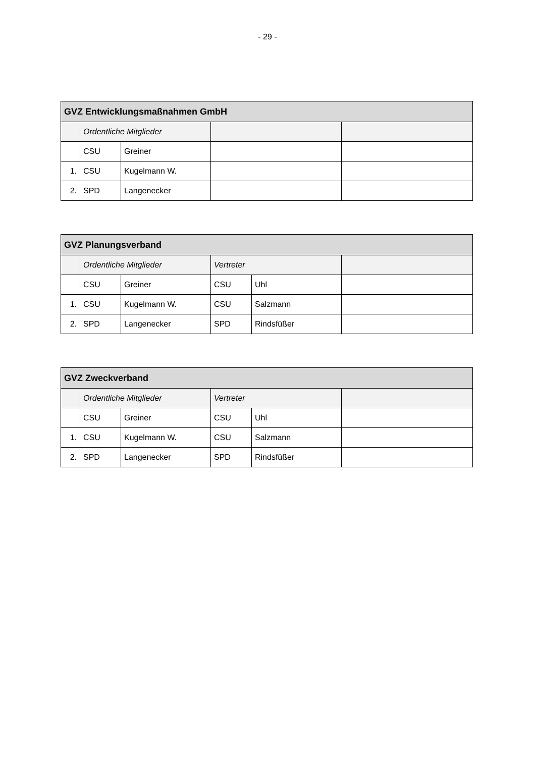- 29 -
| GVZ Entwicklungsmaßnahmen GmbH | | | | |
| --- | --- | --- | --- | --- |
| | Ordentliche Mitglieder | | | |
| | CSU | Greiner | | |
| 1. | CSU | Kugelmann W. | | |
| 2. | SPD | Langenecker | | |
| GVZ Planungsverband | | | | | |
| --- | --- | --- | --- | --- | --- |
| | Ordentliche Mitglieder | | Vertreter | | |
| | CSU | Greiner | CSU | Uhl | |
| 1. | CSU | Kugelmann W. | CSU | Salzmann | |
| 2. | SPD | Langenecker | SPD | Rindsfüßer | |
| GVZ Zweckverband | | | | | |
| --- | --- | --- | --- | --- | --- |
| | Ordentliche Mitglieder | | Vertreter | | |
| | CSU | Greiner | CSU | Uhl | |
| 1. | CSU | Kugelmann W. | CSU | Salzmann | |
| 2. | SPD | Langenecker | SPD | Rindsfüßer | |